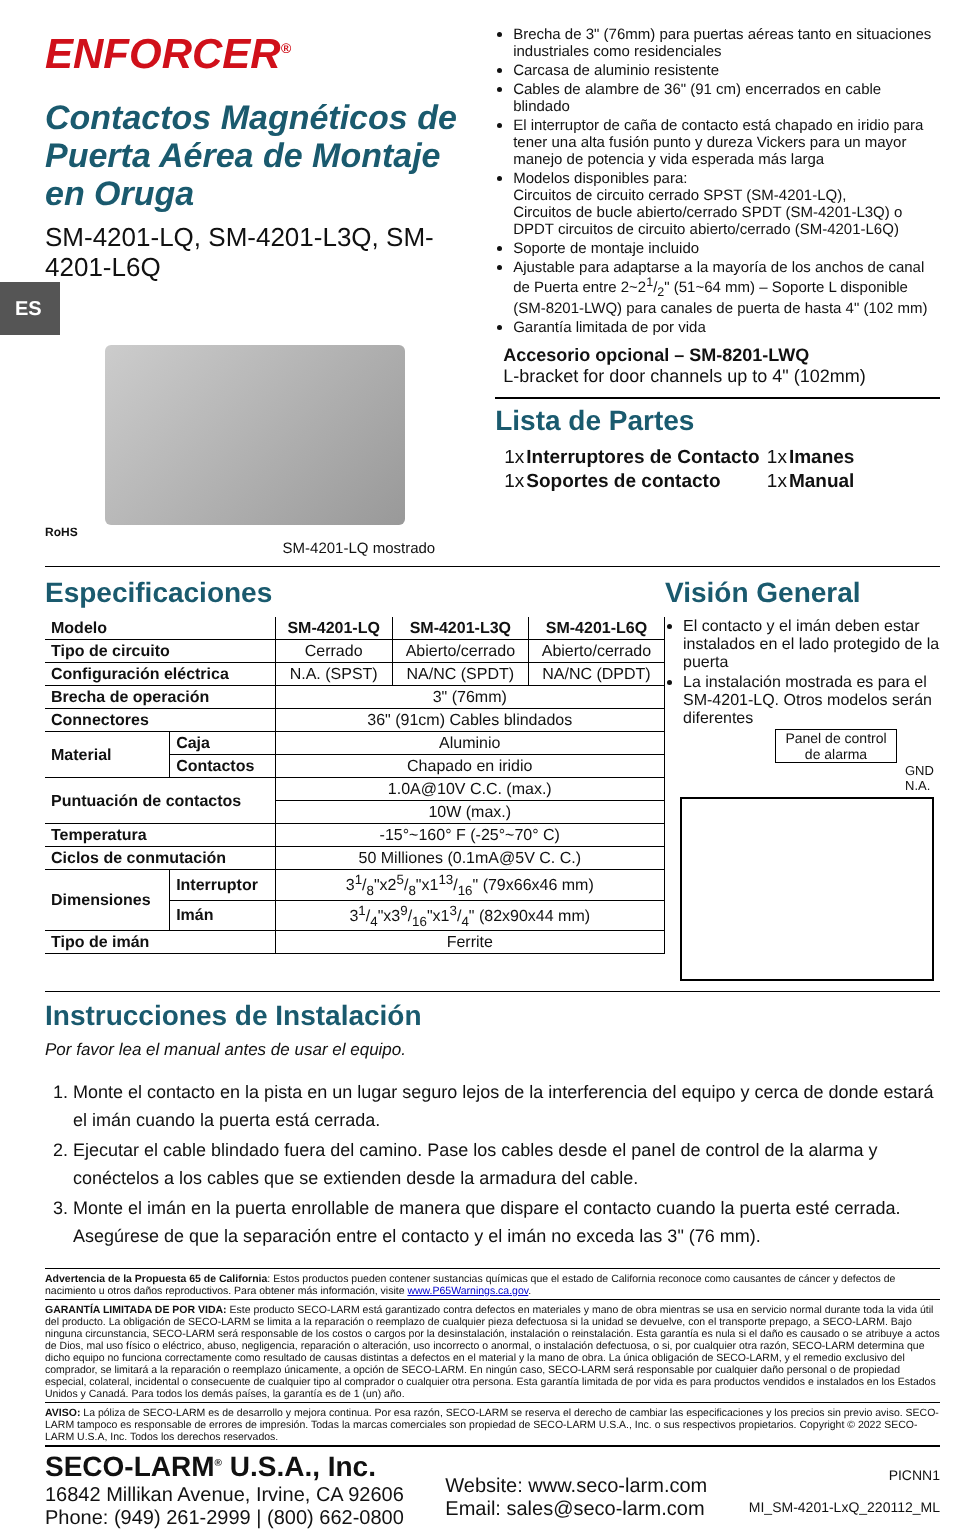ENFORCER<sup>®</sup>
Contactos Magnéticos de Puerta Aérea de Montaje en Oruga
SM-4201-LQ, SM-4201-L3Q, SM-4201-L6Q
ES
RoHS
SM-4201-LQ mostrado
Brecha de 3" (76mm) para puertas aéreas tanto en situaciones industriales como residenciales
Carcasa de aluminio resistente
Cables de alambre de 36" (91 cm) encerrados en cable blindado
El interruptor de caña de contacto está chapado en iridio para tener una alta fusión punto y dureza Vickers para un mayor manejo de potencia y vida esperada más larga
Modelos disponibles para:
Circuitos de circuito cerrado SPST (SM-4201-LQ),
Circuitos de bucle abierto/cerrado SPDT (SM-4201-L3Q) o DPDT circuitos de circuito abierto/cerrado (SM-4201-L6Q)
Soporte de montaje incluido
Ajustable para adaptarse a la mayoría de los anchos de canal de Puerta entre 2~21/2" (51~64 mm) – Soporte L disponible (SM-8201-LWQ) para canales de puerta de hasta 4" (102 mm)
Garantía limitada de por vida
Accesorio opcional – SM-8201-LWQ
L-bracket for door channels up to 4" (102mm)
Lista de Partes
| 1x | Interruptores de Contacto | 1x | Imanes |
| 1x | Soportes de contacto | 1x | Manual |
Especificaciones
| Modelo | | SM-4201-LQ | SM-4201-L3Q | SM-4201-L6Q |
| Tipo de circuito | | Cerrado | Abierto/cerrado | Abierto/cerrado |
| Configuración eléctrica | | N.A. (SPST) | NA/NC (SPDT) | NA/NC (DPDT) |
| Brecha de operación | | 3" (76mm) | | |
| Connectores | | 36" (91cm) Cables blindados | | |
| Material | Caja | Aluminio | | |
| | Contactos | Chapado en iridio | | |
| Puntuación de contactos | | 1.0A@10V C.C. (max.) | | |
| | | 10W (max.) | | |
| Temperatura | | -15°~160° F (-25°~70° C) | | |
| Ciclos de conmutación | | 50 Milliones (0.1mA@5V C. C.) | | |
| Dimensiones | Interruptor | 31/8"x25/8"x113/16" (79x66x46 mm) | | |
| | Imán | 31/4"x39/16"x13/4" (82x90x44 mm) | | |
| Tipo de imán | | Ferrite | | |
Visión General
El contacto y el imán deben estar instalados en el lado protegido de la puerta
La instalación mostrada es para el SM-4201-LQ. Otros modelos serán diferentes
Panel de control de alarma
GND N.A.
Instrucciones de Instalación
Por favor lea el manual antes de usar el equipo.
1. Monte el contacto en la pista en un lugar seguro lejos de la interferencia del equipo y cerca de donde estará el imán cuando la puerta está cerrada.
2. Ejecutar el cable blindado fuera del camino. Pase los cables desde el panel de control de la alarma y conéctelos a los cables que se extienden desde la armadura del cable.
3. Monte el imán en la puerta enrollable de manera que dispare el contacto cuando la puerta esté cerrada. Asegúrese de que la separación entre el contacto y el imán no exceda las 3" (76 mm).
Advertencia de la Propuesta 65 de California: Estos productos pueden contener sustancias químicas que el estado de California reconoce como causantes de cáncer y defectos de nacimiento u otros daños reproductivos. Para obtener más información, visite www.P65Warnings.ca.gov.
GARANTÍA LIMITADA DE POR VIDA: Este producto SECO-LARM está garantizado contra defectos en materiales y mano de obra mientras se usa en servicio normal durante toda la vida útil del producto. La obligación de SECO-LARM se limita a la reparación o reemplazo de cualquier pieza defectuosa si la unidad se devuelve, con el transporte prepago, a SECO-LARM. Bajo ninguna circunstancia, SECO-LARM será responsable de los costos o cargos por la desinstalación, instalación o reinstalación. Esta garantía es nula si el daño es causado o se atribuye a actos de Dios, mal uso físico o eléctrico, abuso, negligencia, reparación o alteración, uso incorrecto o anormal, o instalación defectuosa, o si, por cualquier otra razón, SECO-LARM determina que dicho equipo no funciona correctamente como resultado de causas distintas a defectos en el material y la mano de obra. La única obligación de SECO-LARM, y el remedio exclusivo del comprador, se limitará a la reparación o reemplazo únicamente, a opción de SECO-LARM. En ningún caso, SECO-LARM será responsable por cualquier daño personal o de propiedad especial, colateral, incidental o consecuente de cualquier tipo al comprador o cualquier otra persona. Esta garantía limitada de por vida es para productos vendidos e instalados en los Estados Unidos y Canadá. Para todos los demás países, la garantía es de 1 (un) año.
AVISO: La póliza de SECO-LARM es de desarrollo y mejora continua. Por esa razón, SECO-LARM se reserva el derecho de cambiar las especificaciones y los precios sin previo aviso. SECO-LARM tampoco es responsable de errores de impresión. Todas la marcas comerciales son propiedad de SECO-LARM U.S.A., Inc. o sus respectivos propietarios. Copyright © 2022 SECO-LARM U.S.A, Inc. Todos los derechos reservados.
SECO-LARM<sup>®</sup> U.S.A., Inc.
16842 Millikan Avenue, Irvine, CA 92606
Phone: (949) 261-2999 | (800) 662-0800
Website: www.seco-larm.com
Email: sales@seco-larm.com
PICNN1
MI_SM-4201-LxQ_220112_ML